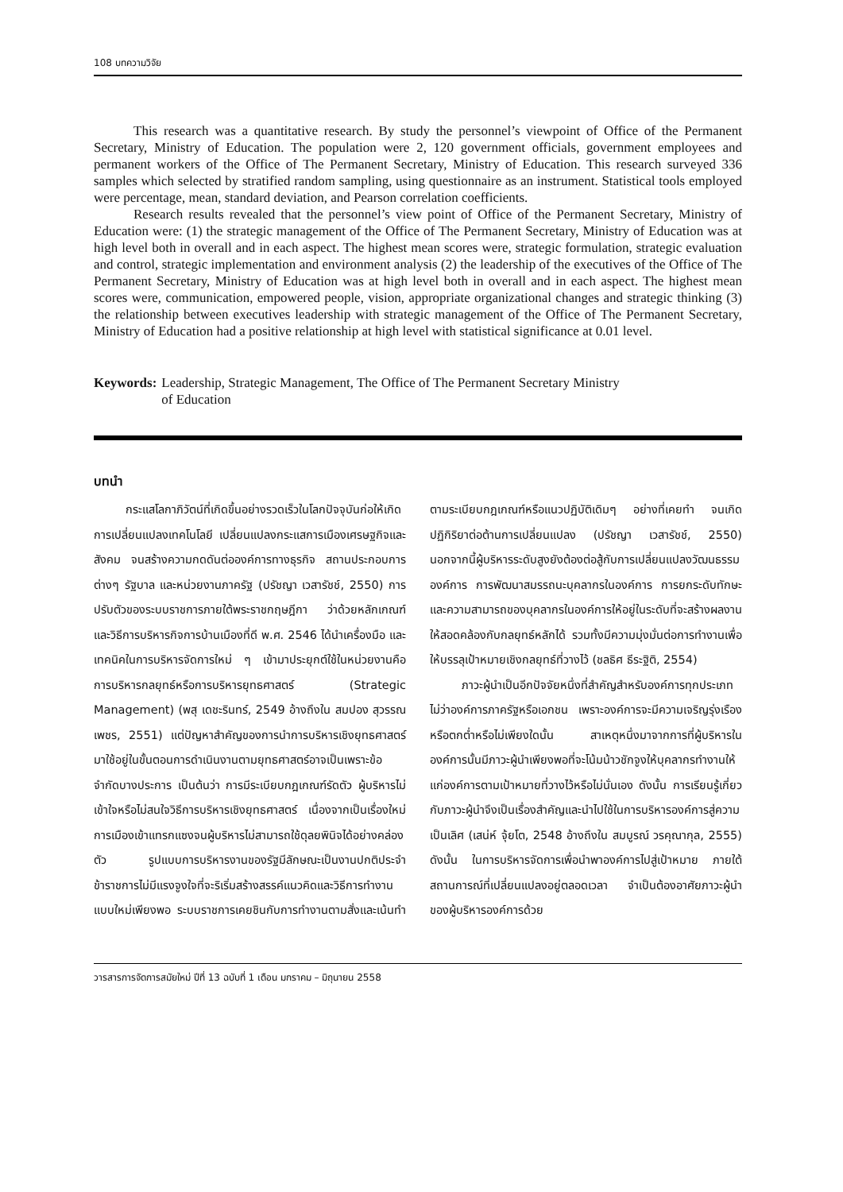108 บทความวิจัย
This research was a quantitative research. By study the personnel’s viewpoint of Office of the Permanent Secretary, Ministry of Education. The population were 2, 120 government officials, government employees and permanent workers of the Office of The Permanent Secretary, Ministry of Education. This research surveyed 336 samples which selected by stratified random sampling, using questionnaire as an instrument. Statistical tools employed were percentage, mean, standard deviation, and Pearson correlation coefficients.
Research results revealed that the personnel’s view point of Office of the Permanent Secretary, Ministry of Education were: (1) the strategic management of the Office of The Permanent Secretary, Ministry of Education was at high level both in overall and in each aspect. The highest mean scores were, strategic formulation, strategic evaluation and control, strategic implementation and environment analysis (2) the leadership of the executives of the Office of The Permanent Secretary, Ministry of Education was at high level both in overall and in each aspect. The highest mean scores were, communication, empowered people, vision, appropriate organizational changes and strategic thinking (3) the relationship between executives leadership with strategic management of the Office of The Permanent Secretary, Ministry of Education had a positive relationship at high level with statistical significance at 0.01 level.
Keywords: Leadership, Strategic Management, The Office of The Permanent Secretary Ministry
of Education
บทนำ
กระแสโลกาภิวัตน์ที่เกิดขึ้นอย่างรวดเร็วในโลกปัจจุบันก่อให้เกิดการเปลี่ยนแปลงเทคโนโลยี เปลี่ยนแปลงกระแสการเมืองเศรษฐกิจและสังคม จนสร้างความกดดันต่อองค์การทางธุรกิจ สถานประกอบการต่างๆ รัฐบาล และหน่วยงานภาครัฐ (ปรัชญา เวสารัชช์, 2550) การปรับตัวของระบบราชการภายใต้พระราชกฤษฎีกา ว่าด้วยหลักเกณฑ์ และวิธีการบริหารกิจการบ้านเมืองที่ดี พ.ศ. 2546 ได้นำเครื่องมือ และเทคนิคในการบริหารจัดการใหม่ ๆ เข้ามาประยุกต์ใช้ในหน่วยงานคือการบริหารกลยุทธ์หรือการบริหารยุทธศาสตร์ (Strategic Management) (พสุ เดชะรินทร์, 2549 อ้างถึงใน สมปอง สุวรรณเพชร, 2551) แต่ปัญหาสำคัญของการนำการบริหารเชิงยุทธศาสตร์มาใช้อยู่ในขั้นตอนการดำเนินงานตามยุทธศาสตร์อาจเป็นเพราะข้อจำกัดบางประการ เป็นต้นว่า การมีระเบียบกฎเกณฑ์รัดตัว ผู้บริหารไม่เข้าใจหรือไม่สนใจวิธีการบริหารเชิงยุทธศาสตร์ เนื่องจากเป็นเรื่องใหม่ การเมืองเข้าแทรกแซงจนผู้บริหารไม่สามารถใช้ดุลยพินิจได้อย่างคล่องตัว รูปแบบการบริหารงานของรัฐมีลักษณะเป็นงานปกติประจำ ข้าราชการไม่มีแรงจูงใจที่จะริเริ่มสร้างสรรค์แนวคิดและวิธีการทำงานแบบใหม่เพียงพอ ระบบราชการเคยชินกับการทำงานตามสั่งและเน้นทำตามระเบียบกฎเกณฑ์หรือแนวปฏิบัติเดิมๆ อย่างที่เคยทำ จนเกิดปฏิกิริยาต่อต้านการเปลี่ยนแปลง (ปรัชญา เวสารัชช์, 2550) นอกจากนี้ผู้บริหารระดับสูงยังต้องต่อสู้กับการเปลี่ยนแปลงวัฒนธรรมองค์การ การพัฒนาสมรรถนะบุคลากรในองค์การ การยกระดับทักษะและความสามารถของบุคลากรในองค์การให้อยู่ในระดับที่จะสร้างผลงานให้สอดคล้องกับกลยุทธ์หลักได้ รวมทั้งมีความมุ่งมั่นต่อการทำงานเพื่อให้บรรลุเป้าหมายเชิงกลยุทธ์ที่วางไว้ (ชลธิศ ธีระฐิติ, 2554)
ภาวะผู้นำเป็นอีกปัจจัยหนึ่งที่สำคัญสำหรับองค์การทุกประเภทไม่ว่าองค์การภาครัฐหรือเอกชน เพราะองค์การจะมีความเจริญรุ่งเรืองหรือตกต่ำหรือไม่เพียงใดนั้น สาเหตุหนึ่งมาจากการที่ผู้บริหารในองค์การนั้นมีภาวะผู้นำเพียงพอที่จะโน้มน้าวชักจูงให้บุคลากรทำงานให้แก่องค์การตามเป้าหมายที่วางไว้หรือไม่นั่นเอง ดังนั้น การเรียนรู้เกี่ยวกับภาวะผู้นำจึงเป็นเรื่องสำคัญและนำไปใช้ในการบริหารองค์การสู่ความเป็นเลิศ (เสน่ห์ จุ้ยโต, 2548 อ้างถึงใน สมบูรณ์ วรคุณากุล, 2555) ดังนั้น ในการบริหารจัดการเพื่อนำพาองค์การไปสู่เป้าหมาย ภายใต้สถานการณ์ที่เปลี่ยนแปลงอยู่ตลอดเวลา จำเป็นต้องอาศัยภาวะผู้นำของผู้บริหารองค์การด้วย
วารสารการจัดการสมัยใหม่ ปีที่ 13 ฉบับที่ 1 เดือน มกราคม – มิถุนายน 2558